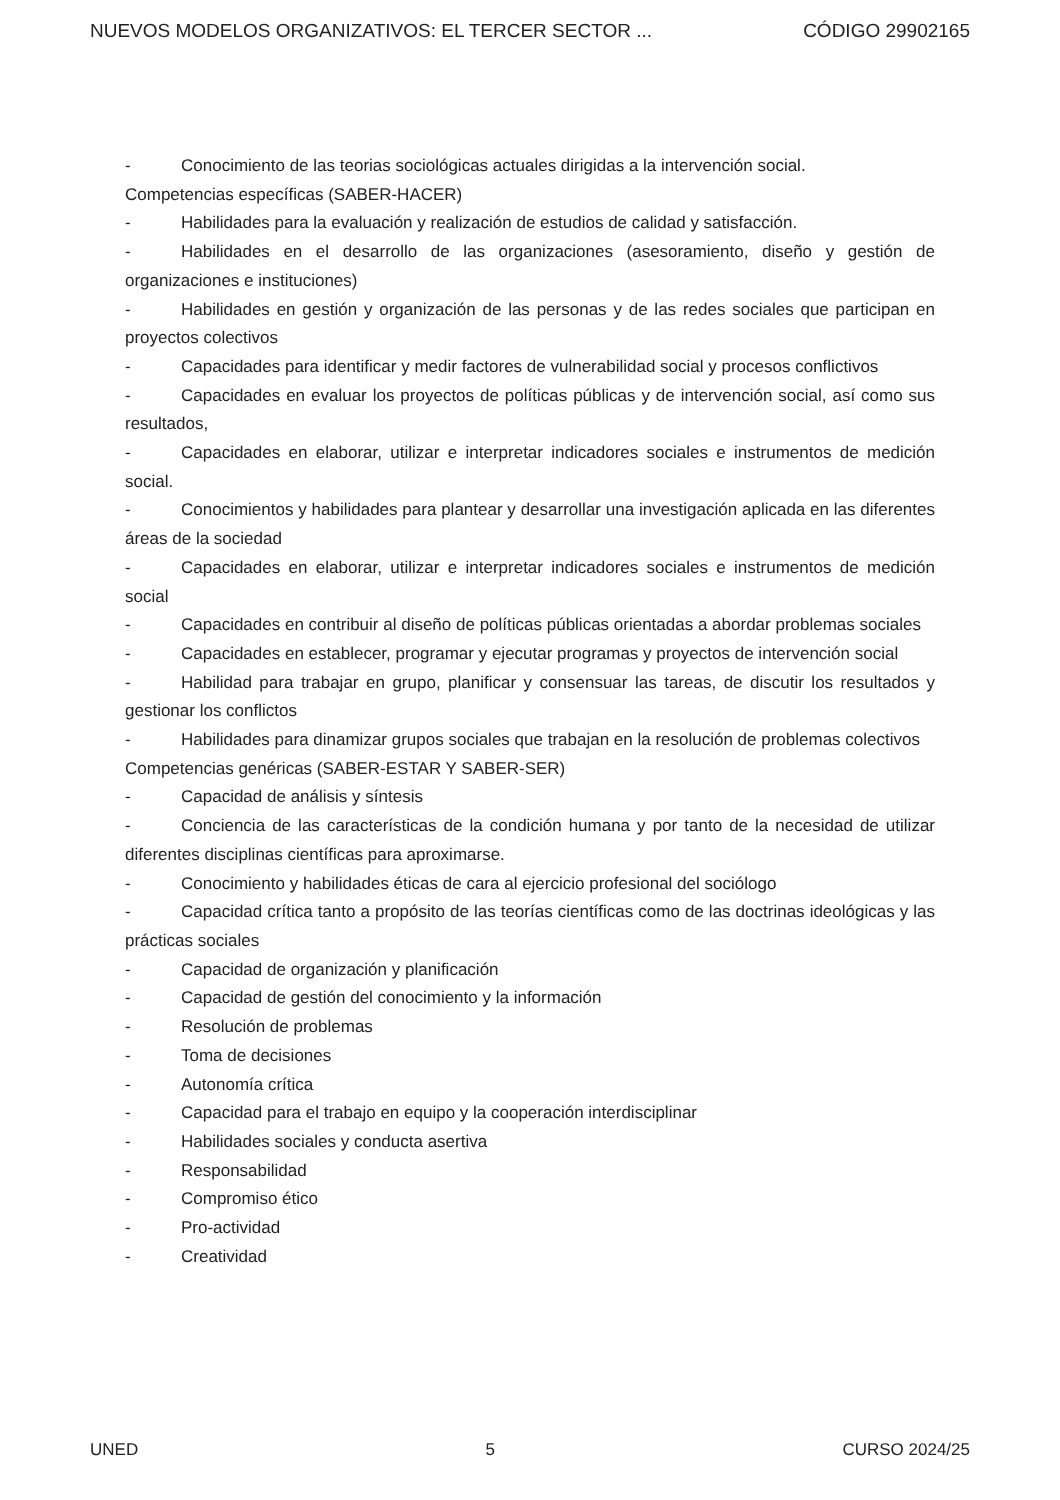NUEVOS MODELOS ORGANIZATIVOS: EL TERCER SECTOR ... CÓDIGO 29902165
- Conocimiento de las teorias sociológicas actuales dirigidas a la intervención social.
Competencias específicas (SABER-HACER)
- Habilidades para la evaluación y realización de estudios de calidad y satisfacción.
- Habilidades en el desarrollo de las organizaciones (asesoramiento, diseño y gestión de organizaciones e instituciones)
- Habilidades en gestión y organización de las personas y de las redes sociales que participan en proyectos colectivos
- Capacidades para identificar y medir factores de vulnerabilidad social y procesos conflictivos
- Capacidades en evaluar los proyectos de políticas públicas y de intervención social, así como sus resultados,
- Capacidades en elaborar, utilizar e interpretar indicadores sociales e instrumentos de medición social.
- Conocimientos y habilidades para plantear y desarrollar una investigación aplicada en las diferentes áreas de la sociedad
- Capacidades en elaborar, utilizar e interpretar indicadores sociales e instrumentos de medición social
- Capacidades en contribuir al diseño de políticas públicas orientadas a abordar problemas sociales
- Capacidades en establecer, programar y ejecutar programas y proyectos de intervención social
- Habilidad para trabajar en grupo, planificar y consensuar las tareas, de discutir los resultados y gestionar los conflictos
- Habilidades para dinamizar grupos sociales que trabajan en la resolución de problemas colectivos
Competencias genéricas (SABER-ESTAR Y SABER-SER)
- Capacidad de análisis y síntesis
- Conciencia de las características de la condición humana y por tanto de la necesidad de utilizar diferentes disciplinas científicas para aproximarse.
- Conocimiento y habilidades éticas de cara al ejercicio profesional del sociólogo
- Capacidad crítica tanto a propósito de las teorías científicas como de las doctrinas ideológicas y las prácticas sociales
- Capacidad de organización y planificación
- Capacidad de gestión del conocimiento y la información
- Resolución de problemas
- Toma de decisiones
- Autonomía crítica
- Capacidad para el trabajo en equipo y la cooperación interdisciplinar
- Habilidades sociales y conducta asertiva
- Responsabilidad
- Compromiso ético
- Pro-actividad
- Creatividad
UNED 5 CURSO 2024/25